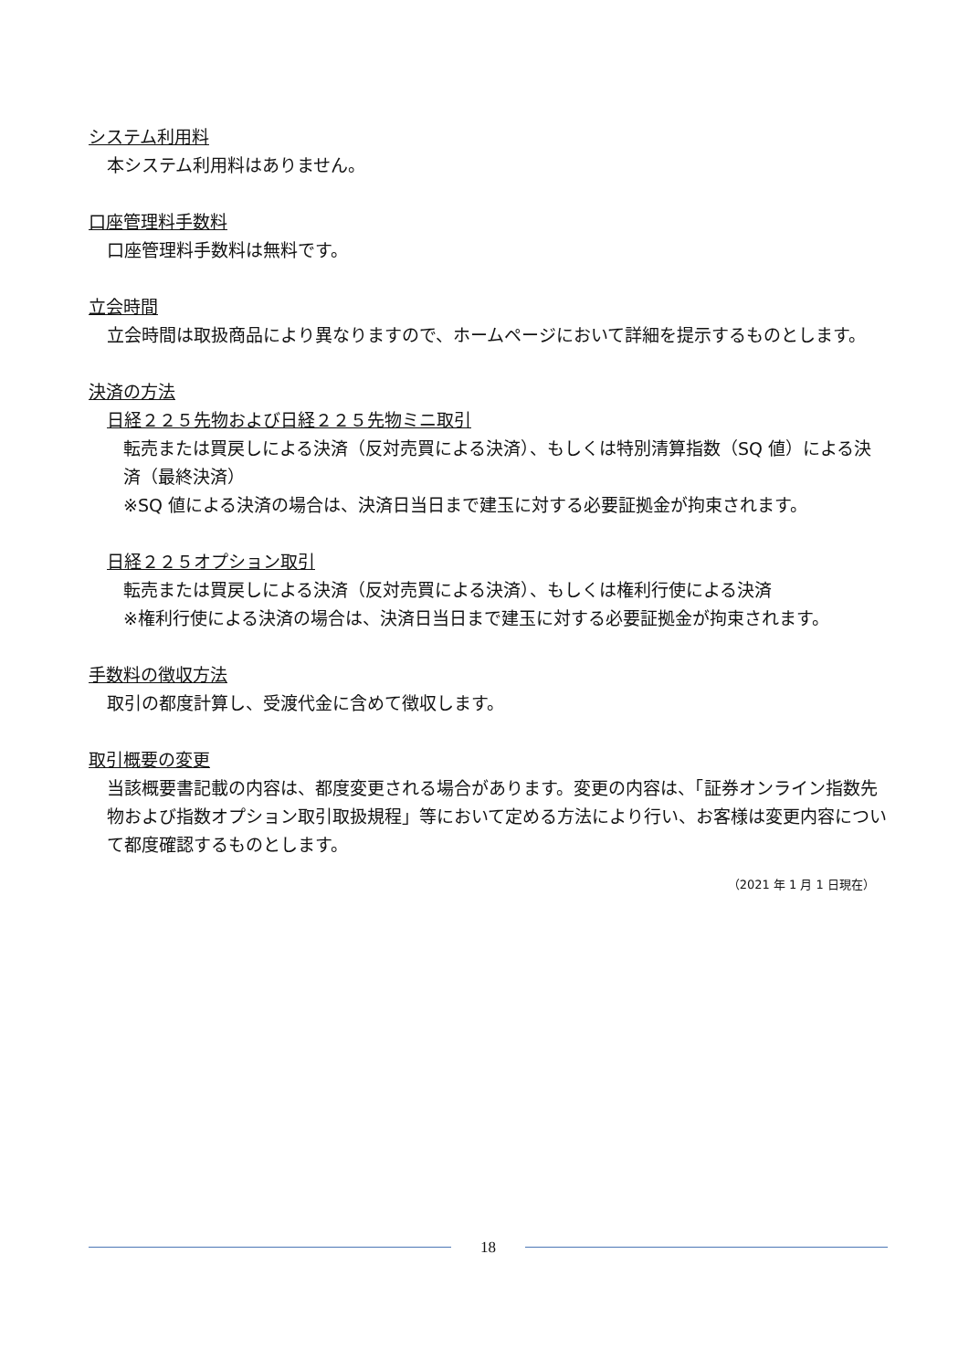システム利用料
本システム利用料はありません。
口座管理料手数料
口座管理料手数料は無料です。
立会時間
立会時間は取扱商品により異なりますので、ホームページにおいて詳細を提示するものとします。
決済の方法
日経２２５先物および日経２２５先物ミニ取引
転売または買戻しによる決済（反対売買による決済）、もしくは特別清算指数（SQ 値）による決済（最終決済）
※SQ 値による決済の場合は、決済日当日まで建玉に対する必要証拠金が拘束されます。
日経２２５オプション取引
転売または買戻しによる決済（反対売買による決済）、もしくは権利行使による決済
※権利行使による決済の場合は、決済日当日まで建玉に対する必要証拠金が拘束されます。
手数料の徴収方法
取引の都度計算し、受渡代金に含めて徴収します。
取引概要の変更
当該概要書記載の内容は、都度変更される場合があります。変更の内容は、「証券オンライン指数先物および指数オプション取引取扱規程」等において定める方法により行い、お客様は変更内容について都度確認するものとします。
（2021 年 1 月 1 日現在）
18